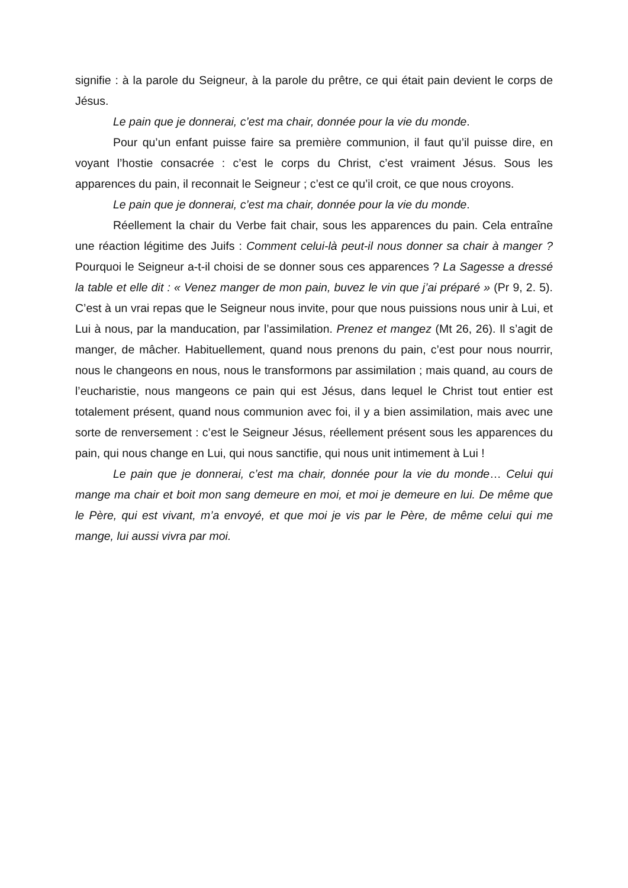signifie : à la parole du Seigneur, à la parole du prêtre, ce qui était pain devient le corps de Jésus.
Le pain que je donnerai, c’est ma chair, donnée pour la vie du monde.
Pour qu’un enfant puisse faire sa première communion, il faut qu’il puisse dire, en voyant l’hostie consacrée : c’est le corps du Christ, c’est vraiment Jésus. Sous les apparences du pain, il reconnait le Seigneur ; c’est ce qu’il croit, ce que nous croyons.
Le pain que je donnerai, c’est ma chair, donnée pour la vie du monde.
Réellement la chair du Verbe fait chair, sous les apparences du pain. Cela entraîne une réaction légitime des Juifs : Comment celui-là peut-il nous donner sa chair à manger ? Pourquoi le Seigneur a-t-il choisi de se donner sous ces apparences ? La Sagesse a dressé la table et elle dit : « Venez manger de mon pain, buvez le vin que j’ai préparé » (Pr 9, 2. 5). C’est à un vrai repas que le Seigneur nous invite, pour que nous puissions nous unir à Lui, et Lui à nous, par la manducation, par l’assimilation. Prenez et mangez (Mt 26, 26). Il s’agit de manger, de mâcher. Habituellement, quand nous prenons du pain, c’est pour nous nourrir, nous le changeons en nous, nous le transformons par assimilation ; mais quand, au cours de l’eucharistie, nous mangeons ce pain qui est Jésus, dans lequel le Christ tout entier est totalement présent, quand nous communion avec foi, il y a bien assimilation, mais avec une sorte de renversement : c’est le Seigneur Jésus, réellement présent sous les apparences du pain, qui nous change en Lui, qui nous sanctifie, qui nous unit intimement à Lui !
Le pain que je donnerai, c’est ma chair, donnée pour la vie du monde… Celui qui mange ma chair et boit mon sang demeure en moi, et moi je demeure en lui. De même que le Père, qui est vivant, m’a envoyé, et que moi je vis par le Père, de même celui qui me mange, lui aussi vivra par moi.